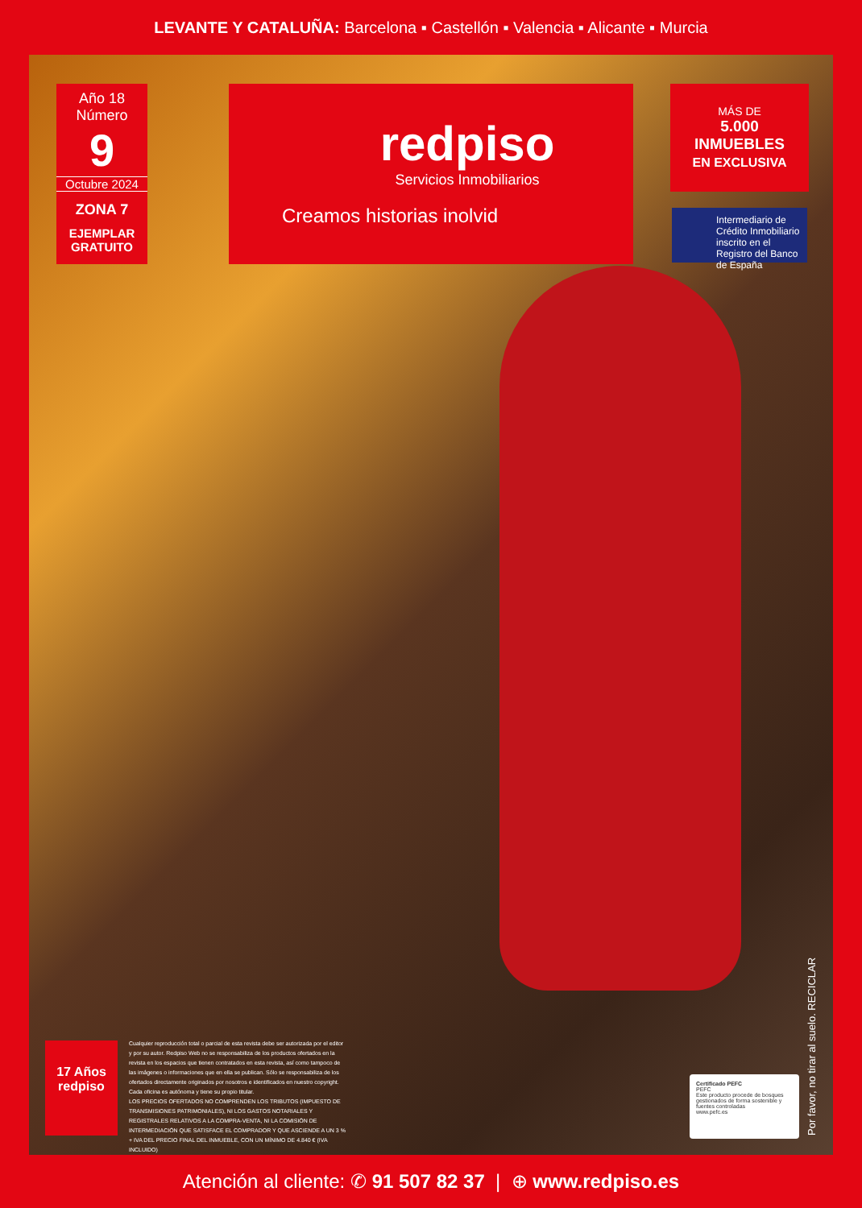LEVANTE Y CATALUÑA: Barcelona ▪ Castellón ▪ Valencia ▪ Alicante ▪ Murcia
Año 18
Número
9
Octubre 2024
ZONA 7
EJEMPLAR
GRATUITO
redpiso
Servicios Inmobiliarios
Creamos historias inolvid
MÁS DE
5.000
INMUEBLES
EN EXCLUSIVA
Intermediario de Crédito Inmobiliario inscrito en el Registro del Banco de España
17 Años
redpiso
Cualquier reproducción total o parcial de esta revista debe ser autorizada por el editor y por su autor. Redpiso Web no se responsabiliza de los productos ofertados en la revista en los espacios que tienen contratados en esta revista, así como tampoco de las imágenes o informaciones que en ella se publican. Sólo se responsabiliza de los ofertados directamente originados por nosotros e identificados en nuestro copyright. Cada oficina es autónoma y tiene su propio titular.
LOS PRECIOS OFERTADOS NO COMPRENDEN LOS TRIBUTOS (IMPUESTO DE TRANSMISIONES PATRIMONIALES), NI LOS GASTOS NOTARIALES Y REGISTRALES RELATIVOS A LA COMPRA-VENTA, NI LA COMISIÓN DE INTERMEDIACIÓN QUE SATISFACE EL COMPRADOR Y QUE ASCIENDE A UN 3 % + IVA DEL PRECIO FINAL DEL INMUEBLE, CON UN MÍNIMO DE 4.840 € (IVA INCLUIDO)
Certificado PEFC
PEFC
Este producto procede de bosques gestionados de forma sostenible y fuentes controladas
www.pefc.es
Por favor, no tirar al suelo. RECICLAR
Atención al cliente: ✆ 91 507 82 37 | ⊕ www.redpiso.es